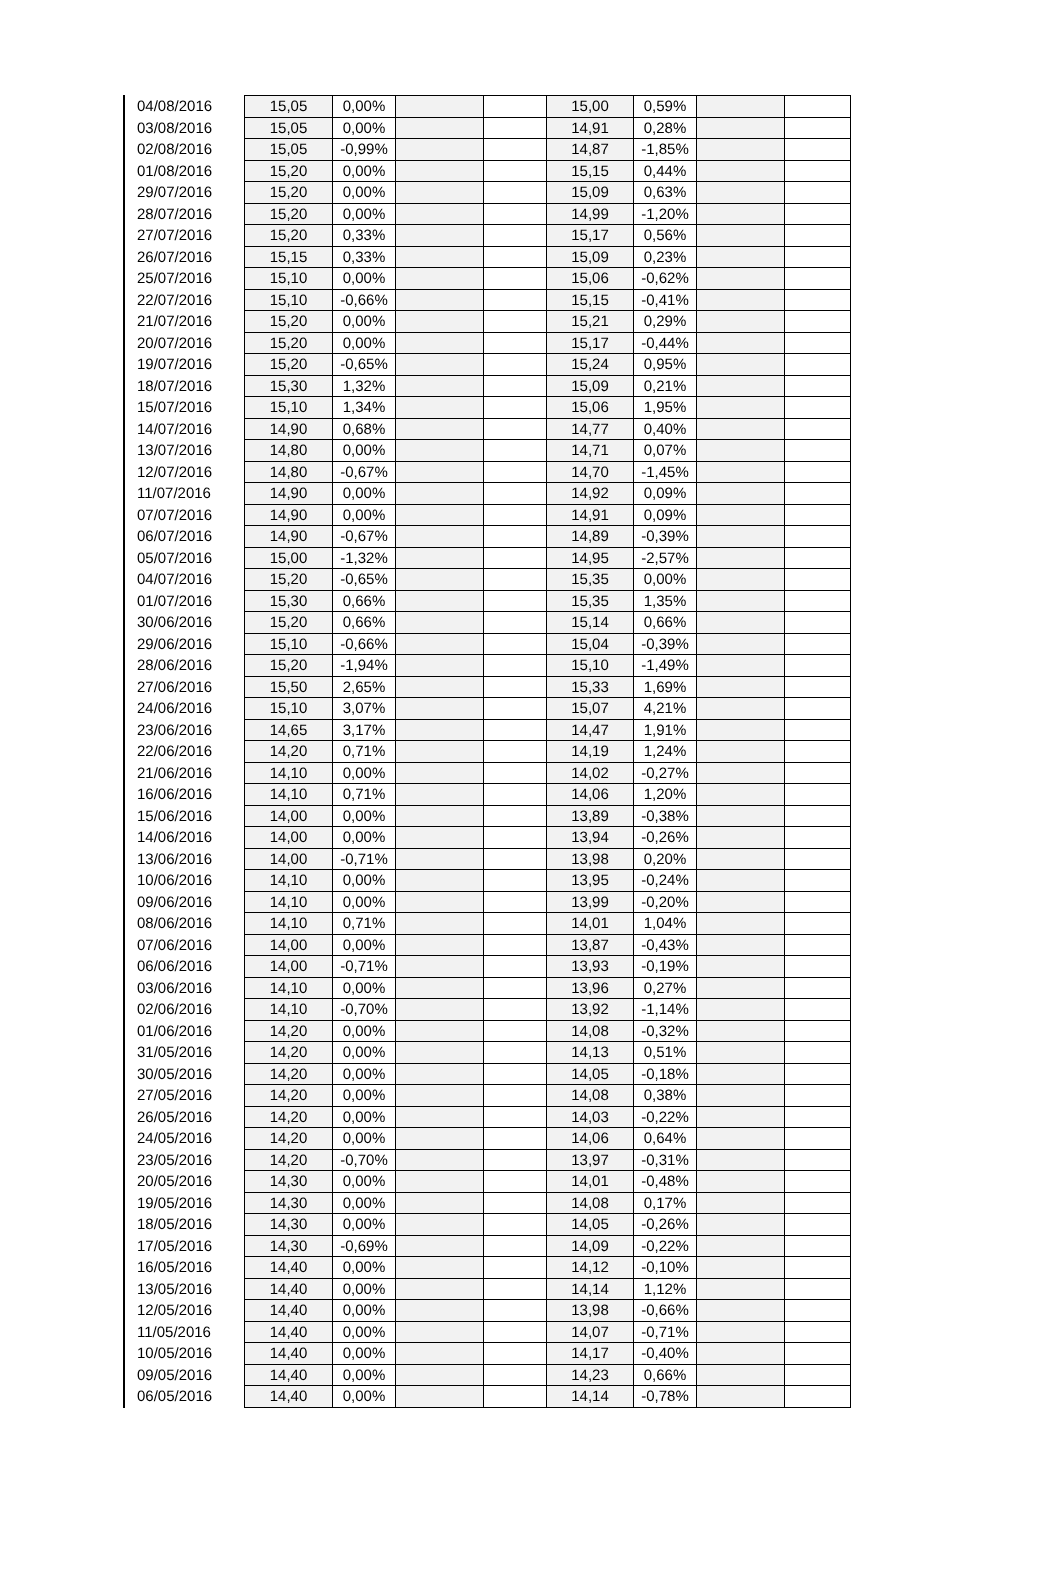| 04/08/2016 | 15,05 | 0,00% | | | 15,00 | 0,59% | | |
| 03/08/2016 | 15,05 | 0,00% | | | 14,91 | 0,28% | | |
| 02/08/2016 | 15,05 | -0,99% | | | 14,87 | -1,85% | | |
| 01/08/2016 | 15,20 | 0,00% | | | 15,15 | 0,44% | | |
| 29/07/2016 | 15,20 | 0,00% | | | 15,09 | 0,63% | | |
| 28/07/2016 | 15,20 | 0,00% | | | 14,99 | -1,20% | | |
| 27/07/2016 | 15,20 | 0,33% | | | 15,17 | 0,56% | | |
| 26/07/2016 | 15,15 | 0,33% | | | 15,09 | 0,23% | | |
| 25/07/2016 | 15,10 | 0,00% | | | 15,06 | -0,62% | | |
| 22/07/2016 | 15,10 | -0,66% | | | 15,15 | -0,41% | | |
| 21/07/2016 | 15,20 | 0,00% | | | 15,21 | 0,29% | | |
| 20/07/2016 | 15,20 | 0,00% | | | 15,17 | -0,44% | | |
| 19/07/2016 | 15,20 | -0,65% | | | 15,24 | 0,95% | | |
| 18/07/2016 | 15,30 | 1,32% | | | 15,09 | 0,21% | | |
| 15/07/2016 | 15,10 | 1,34% | | | 15,06 | 1,95% | | |
| 14/07/2016 | 14,90 | 0,68% | | | 14,77 | 0,40% | | |
| 13/07/2016 | 14,80 | 0,00% | | | 14,71 | 0,07% | | |
| 12/07/2016 | 14,80 | -0,67% | | | 14,70 | -1,45% | | |
| 11/07/2016 | 14,90 | 0,00% | | | 14,92 | 0,09% | | |
| 07/07/2016 | 14,90 | 0,00% | | | 14,91 | 0,09% | | |
| 06/07/2016 | 14,90 | -0,67% | | | 14,89 | -0,39% | | |
| 05/07/2016 | 15,00 | -1,32% | | | 14,95 | -2,57% | | |
| 04/07/2016 | 15,20 | -0,65% | | | 15,35 | 0,00% | | |
| 01/07/2016 | 15,30 | 0,66% | | | 15,35 | 1,35% | | |
| 30/06/2016 | 15,20 | 0,66% | | | 15,14 | 0,66% | | |
| 29/06/2016 | 15,10 | -0,66% | | | 15,04 | -0,39% | | |
| 28/06/2016 | 15,20 | -1,94% | | | 15,10 | -1,49% | | |
| 27/06/2016 | 15,50 | 2,65% | | | 15,33 | 1,69% | | |
| 24/06/2016 | 15,10 | 3,07% | | | 15,07 | 4,21% | | |
| 23/06/2016 | 14,65 | 3,17% | | | 14,47 | 1,91% | | |
| 22/06/2016 | 14,20 | 0,71% | | | 14,19 | 1,24% | | |
| 21/06/2016 | 14,10 | 0,00% | | | 14,02 | -0,27% | | |
| 16/06/2016 | 14,10 | 0,71% | | | 14,06 | 1,20% | | |
| 15/06/2016 | 14,00 | 0,00% | | | 13,89 | -0,38% | | |
| 14/06/2016 | 14,00 | 0,00% | | | 13,94 | -0,26% | | |
| 13/06/2016 | 14,00 | -0,71% | | | 13,98 | 0,20% | | |
| 10/06/2016 | 14,10 | 0,00% | | | 13,95 | -0,24% | | |
| 09/06/2016 | 14,10 | 0,00% | | | 13,99 | -0,20% | | |
| 08/06/2016 | 14,10 | 0,71% | | | 14,01 | 1,04% | | |
| 07/06/2016 | 14,00 | 0,00% | | | 13,87 | -0,43% | | |
| 06/06/2016 | 14,00 | -0,71% | | | 13,93 | -0,19% | | |
| 03/06/2016 | 14,10 | 0,00% | | | 13,96 | 0,27% | | |
| 02/06/2016 | 14,10 | -0,70% | | | 13,92 | -1,14% | | |
| 01/06/2016 | 14,20 | 0,00% | | | 14,08 | -0,32% | | |
| 31/05/2016 | 14,20 | 0,00% | | | 14,13 | 0,51% | | |
| 30/05/2016 | 14,20 | 0,00% | | | 14,05 | -0,18% | | |
| 27/05/2016 | 14,20 | 0,00% | | | 14,08 | 0,38% | | |
| 26/05/2016 | 14,20 | 0,00% | | | 14,03 | -0,22% | | |
| 24/05/2016 | 14,20 | 0,00% | | | 14,06 | 0,64% | | |
| 23/05/2016 | 14,20 | -0,70% | | | 13,97 | -0,31% | | |
| 20/05/2016 | 14,30 | 0,00% | | | 14,01 | -0,48% | | |
| 19/05/2016 | 14,30 | 0,00% | | | 14,08 | 0,17% | | |
| 18/05/2016 | 14,30 | 0,00% | | | 14,05 | -0,26% | | |
| 17/05/2016 | 14,30 | -0,69% | | | 14,09 | -0,22% | | |
| 16/05/2016 | 14,40 | 0,00% | | | 14,12 | -0,10% | | |
| 13/05/2016 | 14,40 | 0,00% | | | 14,14 | 1,12% | | |
| 12/05/2016 | 14,40 | 0,00% | | | 13,98 | -0,66% | | |
| 11/05/2016 | 14,40 | 0,00% | | | 14,07 | -0,71% | | |
| 10/05/2016 | 14,40 | 0,00% | | | 14,17 | -0,40% | | |
| 09/05/2016 | 14,40 | 0,00% | | | 14,23 | 0,66% | | |
| 06/05/2016 | 14,40 | 0,00% | | | 14,14 | -0,78% | | |